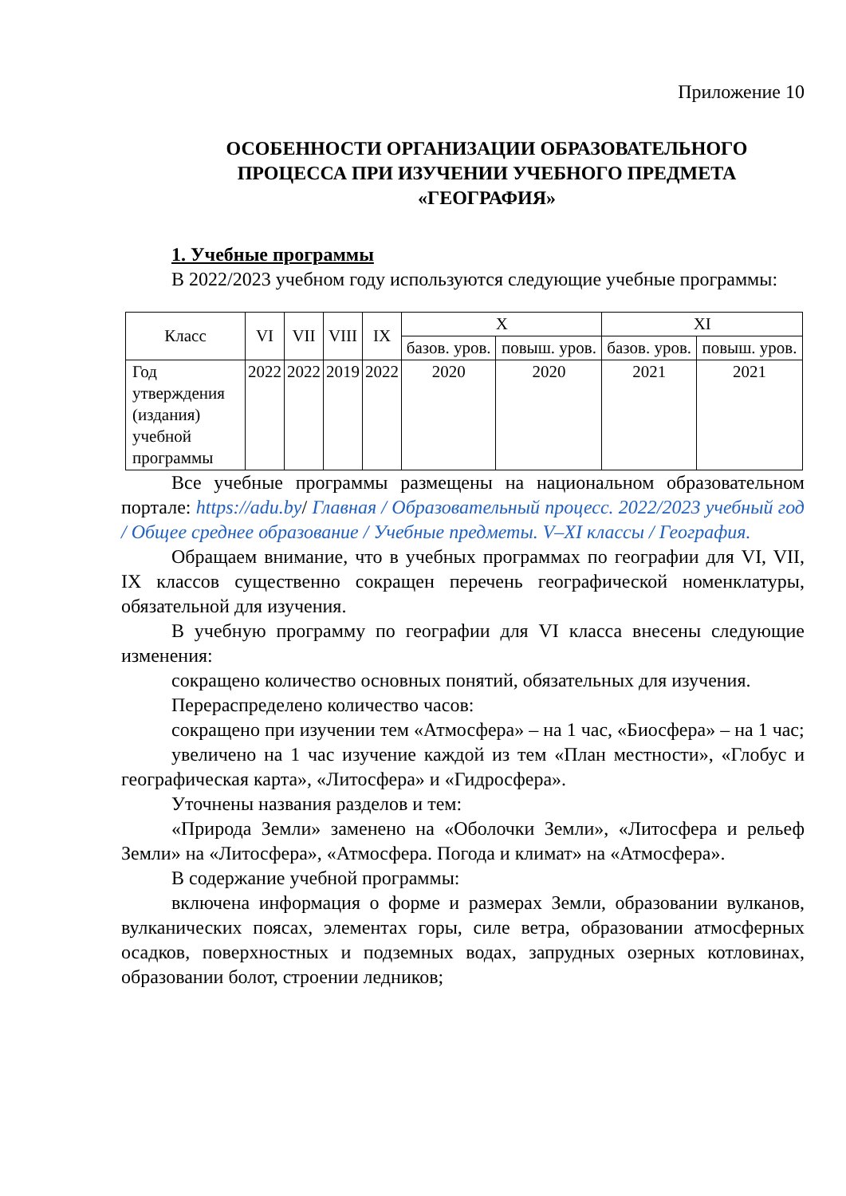Приложение 10
ОСОБЕННОСТИ ОРГАНИЗАЦИИ ОБРАЗОВАТЕЛЬНОГО ПРОЦЕССА ПРИ ИЗУЧЕНИИ УЧЕБНОГО ПРЕДМЕТА «ГЕОГРАФИЯ»
1. Учебные программы
В 2022/2023 учебном году используются следующие учебные программы:
| Класс | VI | VII | VIII | IX | X | | XI | |
| --- | --- | --- | --- | --- | --- | --- | --- | --- |
| | | | | | базов. уров. | повыш. уров. | базов. уров. | повыш. уров. |
| Год утверждения (издания) учебной программы | 2022 | 2022 | 2019 | 2022 | 2020 | 2020 | 2021 | 2021 |
Все учебные программы размещены на национальном образовательном портале: https://adu.by/ Главная / Образовательный процесс. 2022/2023 учебный год / Общее среднее образование / Учебные предметы. V–XI классы / География.
Обращаем внимание, что в учебных программах по географии для VI, VII, IX классов существенно сокращен перечень географической номенклатуры, обязательной для изучения.
В учебную программу по географии для VI класса внесены следующие изменения:
сокращено количество основных понятий, обязательных для изучения.
Перераспределено количество часов:
сокращено при изучении тем «Атмосфера» – на 1 час, «Биосфера» – на 1 час;
увеличено на 1 час изучение каждой из тем «План местности», «Глобус и географическая карта», «Литосфера» и «Гидросфера».
Уточнены названия разделов и тем:
«Природа Земли» заменено на «Оболочки Земли», «Литосфера и рельеф Земли» на «Литосфера», «Атмосфера. Погода и климат» на «Атмосфера».
В содержание учебной программы:
включена информация о форме и размерах Земли, образовании вулканов, вулканических поясах, элементах горы, силе ветра, образовании атмосферных осадков, поверхностных и подземных водах, запрудных озерных котловинах, образовании болот, строении ледников;